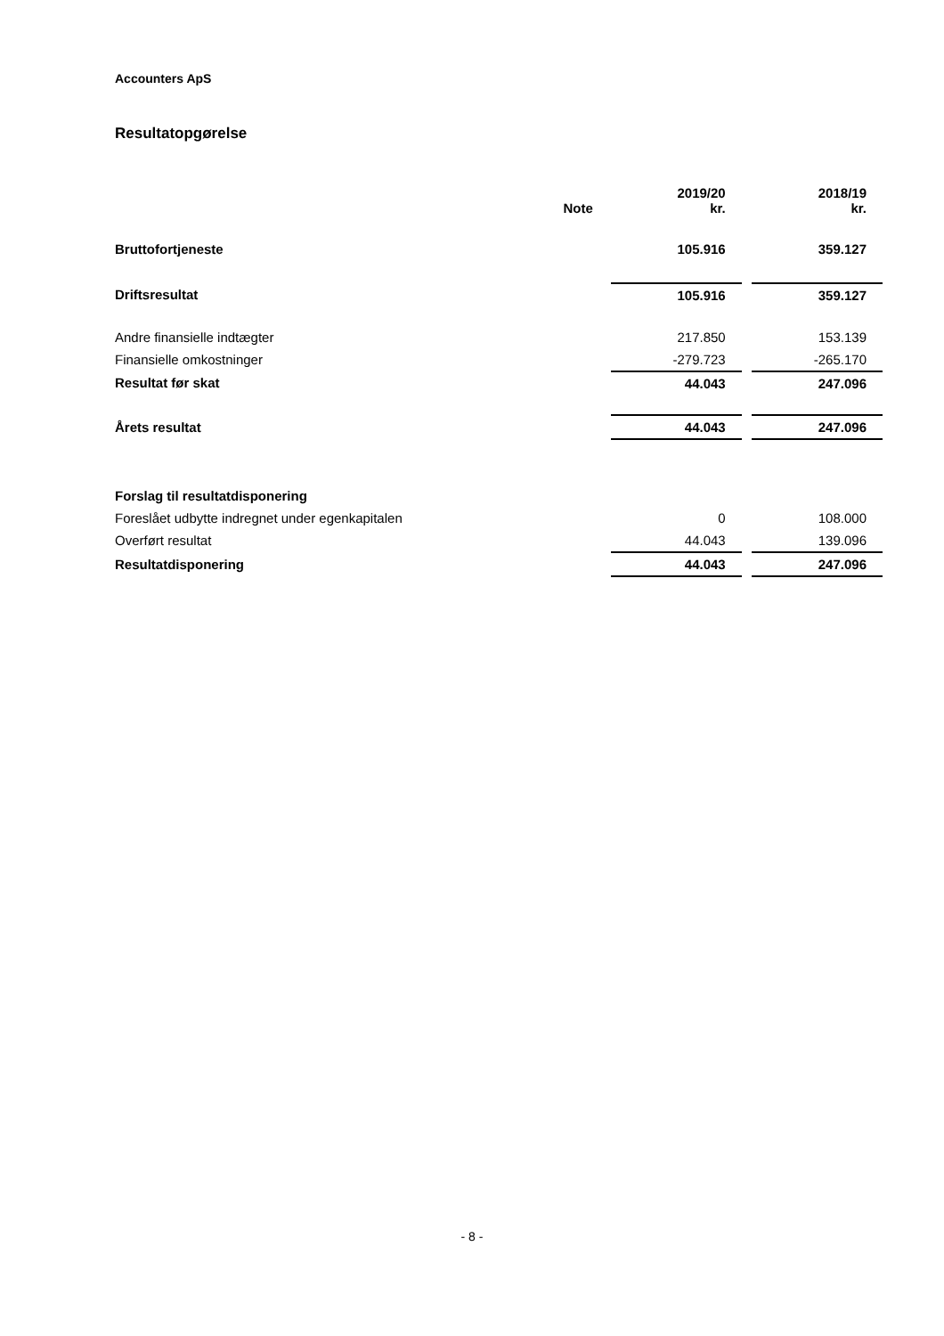Accounters ApS
Resultatopgørelse
| | Note | 2019/20 kr. | | 2018/19 kr. |
| --- | --- | --- | --- | --- |
| Bruttofortjeneste | | 105.916 | | 359.127 |
| Driftsresultat | | 105.916 | | 359.127 |
| Andre finansielle indtægter | | 217.850 | | 153.139 |
| Finansielle omkostninger | | -279.723 | | -265.170 |
| Resultat før skat | | 44.043 | | 247.096 |
| Årets resultat | | 44.043 | | 247.096 |
| Forslag til resultatdisponering | | | | |
| Foreslået udbytte indregnet under egenkapitalen | | 0 | | 108.000 |
| Overført resultat | | 44.043 | | 139.096 |
| Resultatdisponering | | 44.043 | | 247.096 |
- 8 -